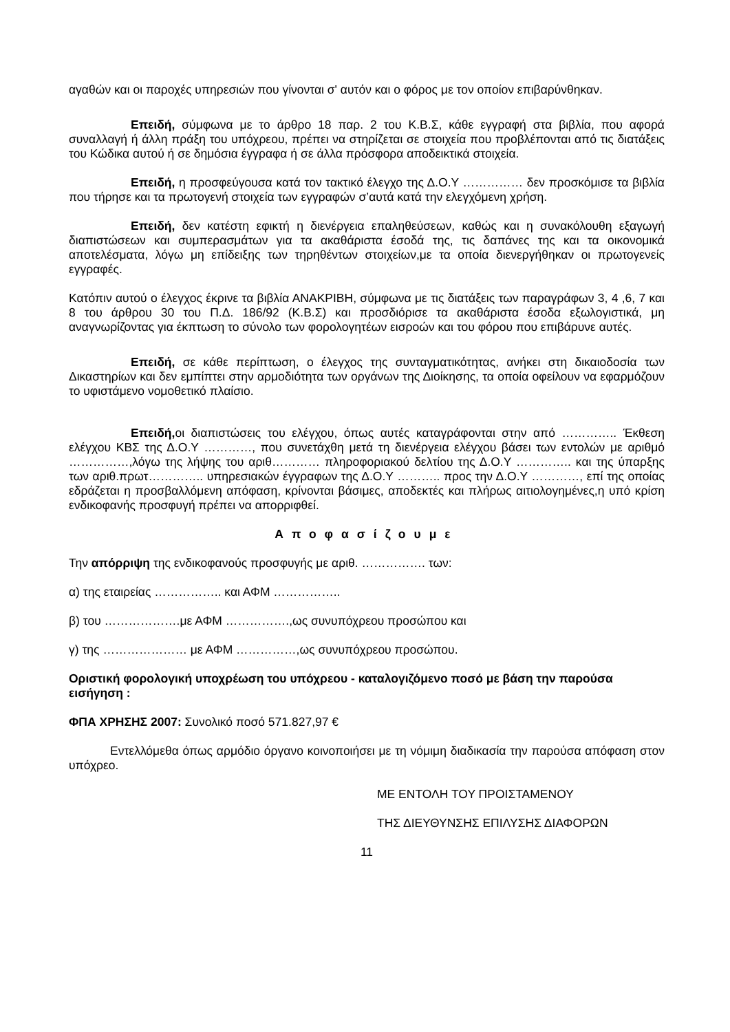αγαθών και οι παροχές υπηρεσιών που γίνονται σ' αυτόν και ο φόρος με τον οποίον επιβαρύνθηκαν.
Επειδή, σύμφωνα με το άρθρο 18 παρ. 2 του Κ.Β.Σ, κάθε εγγραφή στα βιβλία, που αφορά συναλλαγή ή άλλη πράξη του υπόχρεου, πρέπει να στηρίζεται σε στοιχεία που προβλέπονται από τις διατάξεις του Κώδικα αυτού ή σε δημόσια έγγραφα ή σε άλλα πρόσφορα αποδεικτικά στοιχεία.
Επειδή, η προσφεύγουσα κατά τον τακτικό έλεγχο της Δ.Ο.Υ …………… δεν προσκόμισε τα βιβλία που τήρησε και τα πρωτογενή στοιχεία των εγγραφών σ’αυτά κατά την ελεγχόμενη χρήση.
Επειδή, δεν κατέστη εφικτή η διενέργεια επαληθεύσεων, καθώς και η συνακόλουθη εξαγωγή διαπιστώσεων και συμπερασμάτων για τα ακαθάριστα έσοδά της, τις δαπάνες της και τα οικονομικά αποτελέσματα, λόγω μη επίδειξης των τηρηθέντων στοιχείων,με τα οποία διενεργήθηκαν οι πρωτογενείς εγγραφές.
Κατόπιν αυτού ο έλεγχος έκρινε τα βιβλία ΑΝΑΚΡΙΒΗ, σύμφωνα με τις διατάξεις των παραγράφων 3, 4 ,6, 7 και 8 του άρθρου 30 του Π.Δ. 186/92 (Κ.Β.Σ) και προσδιόρισε τα ακαθάριστα έσοδα εξωλογιστικά, μη αναγνωρίζοντας για έκπτωση το σύνολο των φορολογητέων εισροών και του φόρου που επιβάρυνε αυτές.
Επειδή, σε κάθε περίπτωση, ο έλεγχος της συνταγματικότητας, ανήκει στη δικαιοδοσία των Δικαστηρίων και δεν εμπίπτει στην αρμοδιότητα των οργάνων της Διοίκησης, τα οποία οφείλουν να εφαρμόζουν το υφιστάμενο νομοθετικό πλαίσιο.
Επειδή, οι διαπιστώσεις του ελέγχου, όπως αυτές καταγράφονται στην από ………….. Έκθεση ελέγχου ΚΒΣ της Δ.Ο.Υ …………, που συνετάχθη μετά τη διενέργεια ελέγχου βάσει των εντολών με αριθμό ……………,λόγω της λήψης του αριθ………… πληροφοριακού δελτίου της Δ.Ο.Υ ………….. και της ύπαρξης των αριθ.πρωτ………….. υπηρεσιακών έγγραφων της Δ.Ο.Υ ……….. προς την Δ.Ο.Υ …………, επί της οποίας εδράζεται η προσβαλλόμενη απόφαση, κρίνονται βάσιμες, αποδεκτές και πλήρως αιτιολογημένες,η υπό κρίση ενδικοφανής προσφυγή πρέπει να απορριφθεί.
Αποφασίζουμε
Την απόρριψη της ενδικοφανούς προσφυγής με αριθ. ……………. των:
α) της εταιρείας …………….. και ΑΦΜ ……………..
β) του ……………….με ΑΦΜ …………….,ως συνυπόχρεου προσώπου και
γ) της ………………… με ΑΦΜ ……………,ως συνυπόχρεου προσώπου.
Οριστική φορολογική υποχρέωση του υπόχρεου - καταλογιζόμενο ποσό με βάση την παρούσα εισήγηση :
ΦΠΑ ΧΡΗΣΗΣ 2007: Συνολικό ποσό 571.827,97 €
Εντελλόμεθα όπως αρμόδιο όργανο κοινοποιήσει με τη νόμιμη διαδικασία την παρούσα απόφαση στον υπόχρεο.
ΜΕ ΕΝΤΟΛΗ ΤΟΥ ΠΡΟΙΣΤΑΜΕΝΟΥ
ΤΗΣ ΔΙΕΥΘΥΝΣΗΣ ΕΠΙΛΥΣΗΣ ΔΙΑΦΟΡΩΝ
11